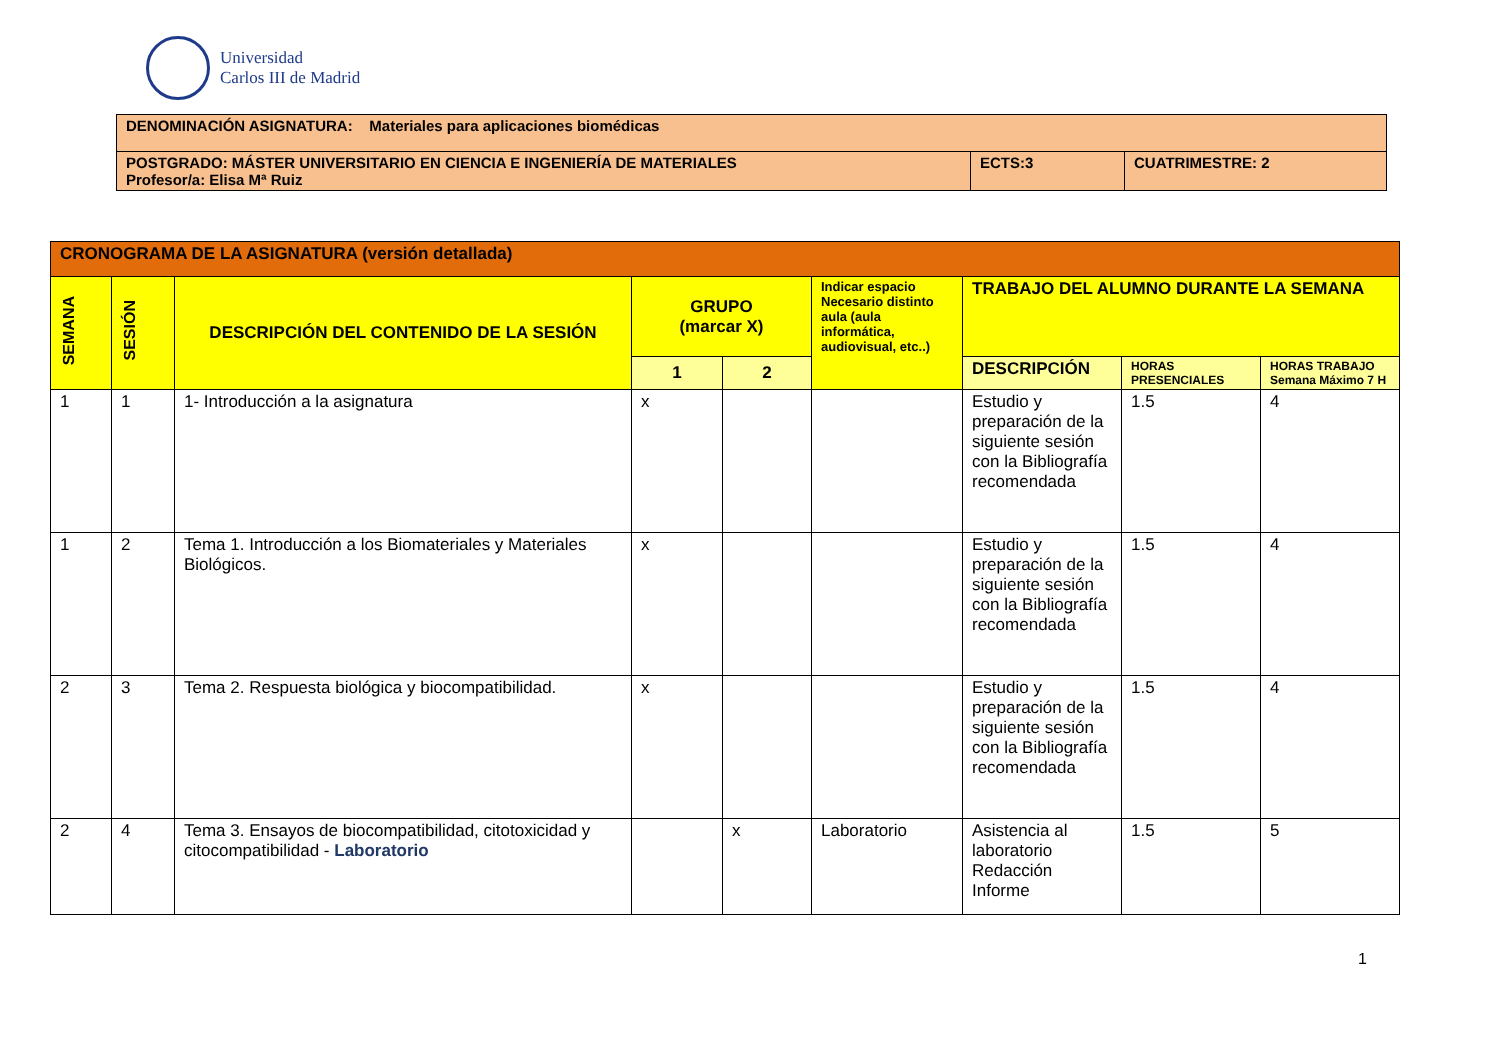Universidad
Carlos III de Madrid
| DENOMINACIÓN ASIGNATURA: Materiales para aplicaciones biomédicas | | |
| POSTGRADO: MÁSTER UNIVERSITARIO EN CIENCIA E INGENIERÍA DE MATERIALES Profesor/a: Elisa Mª Ruiz | ECTS:3 | CUATRIMESTRE: 2 |
| CRONOGRAMA DE LA ASIGNATURA (versión detallada) | | | | | | | | |
| SEMANA | SESIÓN | DESCRIPCIÓN DEL CONTENIDO DE LA SESIÓN | GRUPO (marcar X) | | Indicar espacio Necesario distinto aula (aula informática, audiovisual, etc..) | TRABAJO DEL ALUMNO DURANTE LA SEMANA | | |
| | | | 1 | 2 | | DESCRIPCIÓN | HORAS PRESENCIALES | HORAS TRABAJO Semana Máximo 7 H |
| 1 | 1 | 1- Introducción a la asignatura | x | | | Estudio y preparación de la siguiente sesión con la Bibliografía recomendada | 1.5 | 4 |
| 1 | 2 | Tema 1. Introducción a los Biomateriales y Materiales Biológicos. | x | | | Estudio y preparación de la siguiente sesión con la Bibliografía recomendada | 1.5 | 4 |
| 2 | 3 | Tema 2. Respuesta biológica y biocompatibilidad. | x | | | Estudio y preparación de la siguiente sesión con la Bibliografía recomendada | 1.5 | 4 |
| 2 | 4 | Tema 3. Ensayos de biocompatibilidad, citotoxicidad y citocompatibilidad - Laboratorio | | x | Laboratorio | Asistencia al laboratorio Redacción Informe | 1.5 | 5 |
1